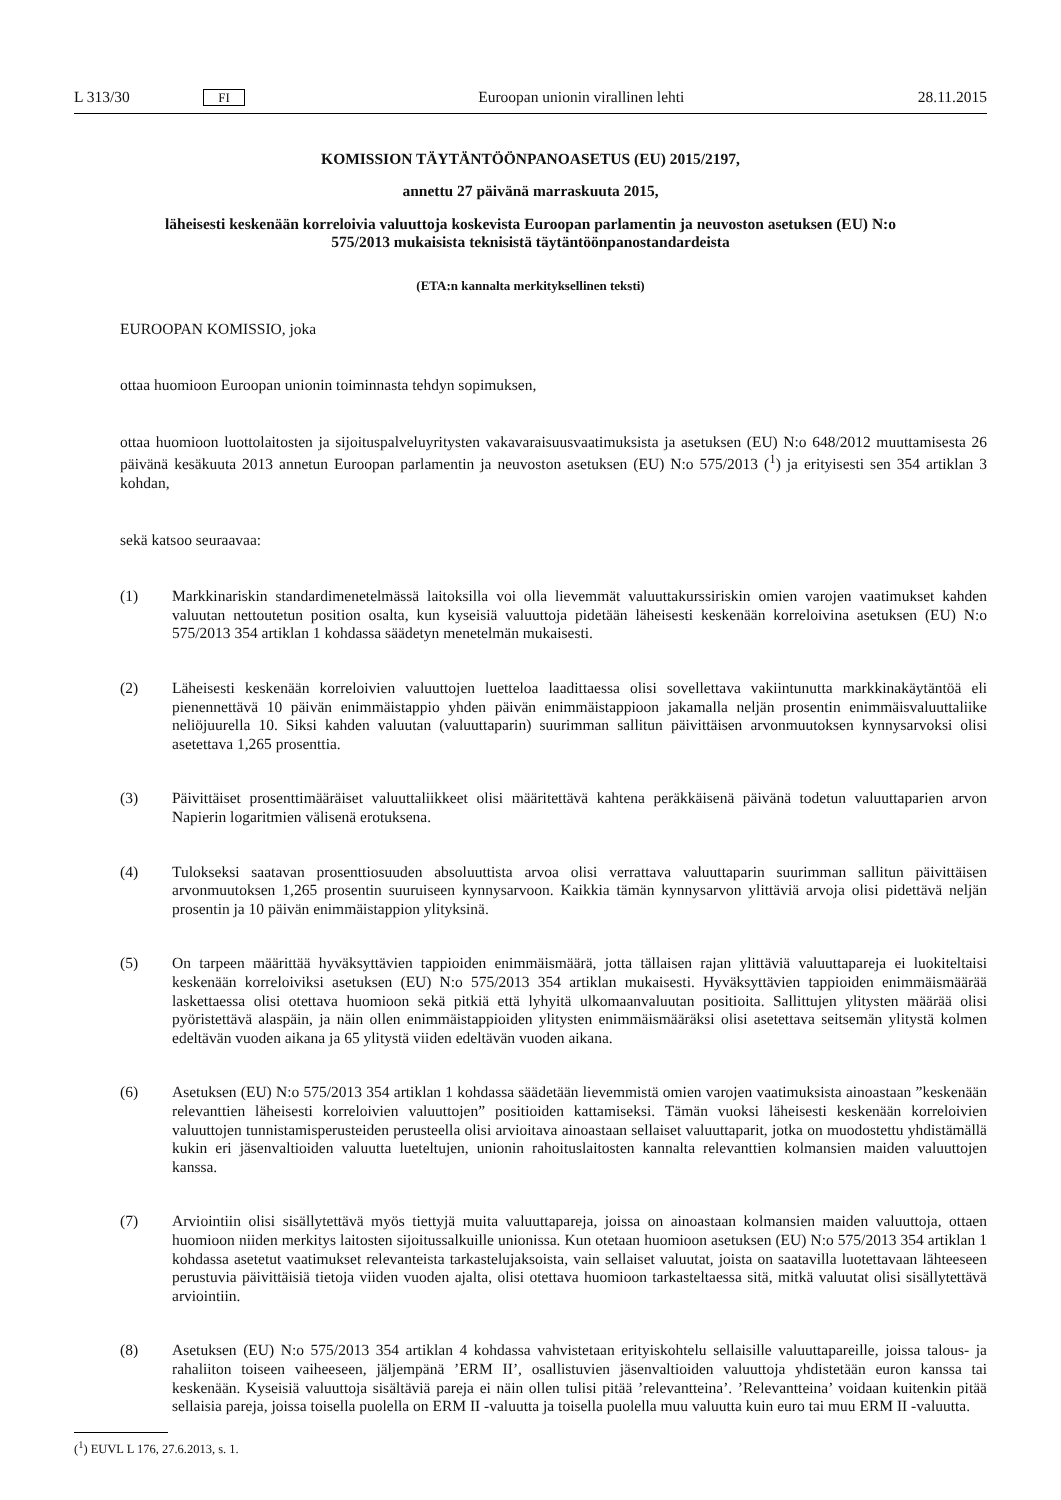L 313/30 FI Euroopan unionin virallinen lehti 28.11.2015
KOMISSION TÄYTÄNTÖÖNPANOASETUS (EU) 2015/2197,
annettu 27 päivänä marraskuuta 2015,
läheisesti keskenään korreloivia valuuttoja koskevista Euroopan parlamentin ja neuvoston asetuksen (EU) N:o 575/2013 mukaisista teknisistä täytäntöönpanostandardeista
(ETA:n kannalta merkityksellinen teksti)
EUROOPAN KOMISSIO, joka
ottaa huomioon Euroopan unionin toiminnasta tehdyn sopimuksen,
ottaa huomioon luottolaitosten ja sijoituspalveluyritysten vakavaraisuusvaatimuksista ja asetuksen (EU) N:o 648/2012 muuttamisesta 26 päivänä kesäkuuta 2013 annetun Euroopan parlamentin ja neuvoston asetuksen (EU) N:o 575/2013 (<sup>1</sup>) ja erityisesti sen 354 artiklan 3 kohdan,
sekä katsoo seuraavaa:
(1) Markkinariskin standardimenetelmässä laitoksilla voi olla lievemmät valuuttakurssiriskin omien varojen vaatimukset kahden valuutan nettoutetun position osalta, kun kyseisiä valuuttoja pidetään läheisesti keskenään korreloivina asetuksen (EU) N:o 575/2013 354 artiklan 1 kohdassa säädetyn menetelmän mukaisesti.
(2) Läheisesti keskenään korreloivien valuuttojen luetteloa laadittaessa olisi sovellettava vakiintunutta markkina­käytäntöä eli pienennettävä 10 päivän enimmäistappio yhden päivän enimmäistappioon jakamalla neljän prosentin enimmäisvaluuttaliike neliöjuurella 10. Siksi kahden valuutan (valuuttaparin) suurimman sallitun päivittäisen arvonmuutoksen kynnysarvoksi olisi asetettava 1,265 prosenttia.
(3) Päivittäiset prosenttimääräiset valuuttaliikkeet olisi määritettävä kahtena peräkkäisenä päivänä todetun valuuttaparien arvon Napierin logaritmien välisenä erotuksena.
(4) Tulokseksi saatavan prosenttiosuuden absoluuttista arvoa olisi verrattava valuuttaparin suurimman sallitun päivittäisen arvonmuutoksen 1,265 prosentin suuruiseen kynnysarvoon. Kaikkia tämän kynnysarvon ylittäviä arvoja olisi pidettävä neljän prosentin ja 10 päivän enimmäistappion ylityksinä.
(5) On tarpeen määrittää hyväksyttävien tappioiden enimmäismäärä, jotta tällaisen rajan ylittäviä valuuttapareja ei luokiteltaisi keskenään korreloiviksi asetuksen (EU) N:o 575/2013 354 artiklan mukaisesti. Hyväksyttävien tappioiden enimmäismäärää laskettaessa olisi otettava huomioon sekä pitkiä että lyhyitä ulkomaanvaluutan positioita. Sallittujen ylitysten määrää olisi pyöristettävä alaspäin, ja näin ollen enimmäistappioiden ylitysten enim­mäismääräksi olisi asetettava seitsemän ylitystä kolmen edeltävän vuoden aikana ja 65 ylitystä viiden edeltävän vuoden aikana.
(6) Asetuksen (EU) N:o 575/2013 354 artiklan 1 kohdassa säädetään lievemmistä omien varojen vaatimuksista ainoastaan ”keskenään relevanttien läheisesti korreloivien valuuttojen” positioiden kattamiseksi. Tämän vuoksi läheisesti keskenään korreloivien valuuttojen tunnistamisperusteiden perusteella olisi arvioitava ainoastaan sellaiset valuuttaparit, jotka on muodostettu yhdistämällä kukin eri jäsenvaltioiden valuutta lueteltujen, unionin rahoituslaitosten kannalta relevanttien kolmansien maiden valuuttojen kanssa.
(7) Arviointiin olisi sisällytettävä myös tiettyjä muita valuuttapareja, joissa on ainoastaan kolmansien maiden valuuttoja, ottaen huomioon niiden merkitys laitosten sijoitussalkuille unionissa. Kun otetaan huomioon asetuksen (EU) N:o 575/2013 354 artiklan 1 kohdassa asetetut vaatimukset relevanteista tarkastelujaksoista, vain sellaiset valuutat, joista on saatavilla luotettavaan lähteeseen perustuvia päivittäisiä tietoja viiden vuoden ajalta, olisi otettava huomioon tarkasteltaessa sitä, mitkä valuutat olisi sisällytettävä arviointiin.
(8) Asetuksen (EU) N:o 575/2013 354 artiklan 4 kohdassa vahvistetaan erityiskohtelu sellaisille valuuttapareille, joissa talous- ja rahaliiton toiseen vaiheeseen, jäljempänä ’ERM II’, osallistuvien jäsenvaltioiden valuuttoja yhdistetään euron kanssa tai keskenään. Kyseisiä valuuttoja sisältäviä pareja ei näin ollen tulisi pitää ’relevantteina’. ’Relevantteina’ voidaan kuitenkin pitää sellaisia pareja, joissa toisella puolella on ERM II -valuutta ja toisella puolella muu valuutta kuin euro tai muu ERM II -valuutta.
(<sup>1</sup>) EUVL L 176, 27.6.2013, s. 1.